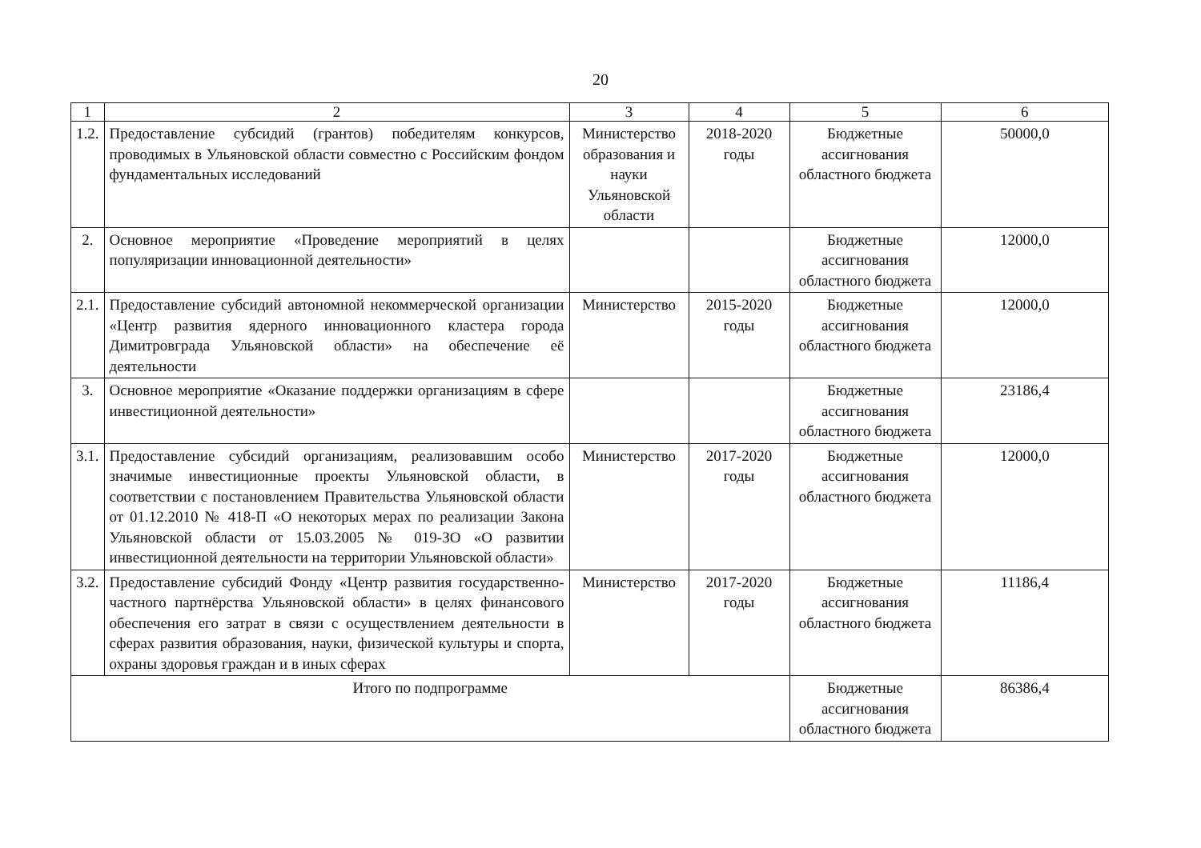20
| 1 | 2 | 3 | 4 | 5 | 6 |
| --- | --- | --- | --- | --- | --- |
| 1.2. | Предоставление субсидий (грантов) победителям конкурсов, проводимых в Ульяновской области совместно с Российским фондом фундаментальных исследований | Министерство образования и науки Ульяновской области | 2018-2020 годы | Бюджетные ассигнования областного бюджета | 50000,0 |
| 2. | Основное мероприятие «Проведение мероприятий в целях популяризации инновационной деятельности» | | | Бюджетные ассигнования областного бюджета | 12000,0 |
| 2.1. | Предоставление субсидий автономной некоммерческой организации «Центр развития ядерного инновационного кластера города Димитровграда Ульяновской области» на обеспечение её деятельности | Министерство | 2015-2020 годы | Бюджетные ассигнования областного бюджета | 12000,0 |
| 3. | Основное мероприятие «Оказание поддержки организациям в сфере инвестиционной деятельности» | | | Бюджетные ассигнования областного бюджета | 23186,4 |
| 3.1. | Предоставление субсидий организациям, реализовавшим особо значимые инвестиционные проекты Ульяновской области, в соответствии с постановлением Правительства Ульяновской области от 01.12.2010 № 418-П «О некоторых мерах по реализации Закона Ульяновской области от 15.03.2005 № 019-ЗО «О развитии инвестиционной деятельности на территории Ульяновской области» | Министерство | 2017-2020 годы | Бюджетные ассигнования областного бюджета | 12000,0 |
| 3.2. | Предоставление субсидий Фонду «Центр развития государственно-частного партнёрства Ульяновской области» в целях финансового обеспечения его затрат в связи с осуществлением деятельности в сферах развития образования, науки, физической культуры и спорта, охраны здоровья граждан и в иных сферах | Министерство | 2017-2020 годы | Бюджетные ассигнования областного бюджета | 11186,4 |
| Итого по подпрограмме | | | | Бюджетные ассигнования областного бюджета | 86386,4 |